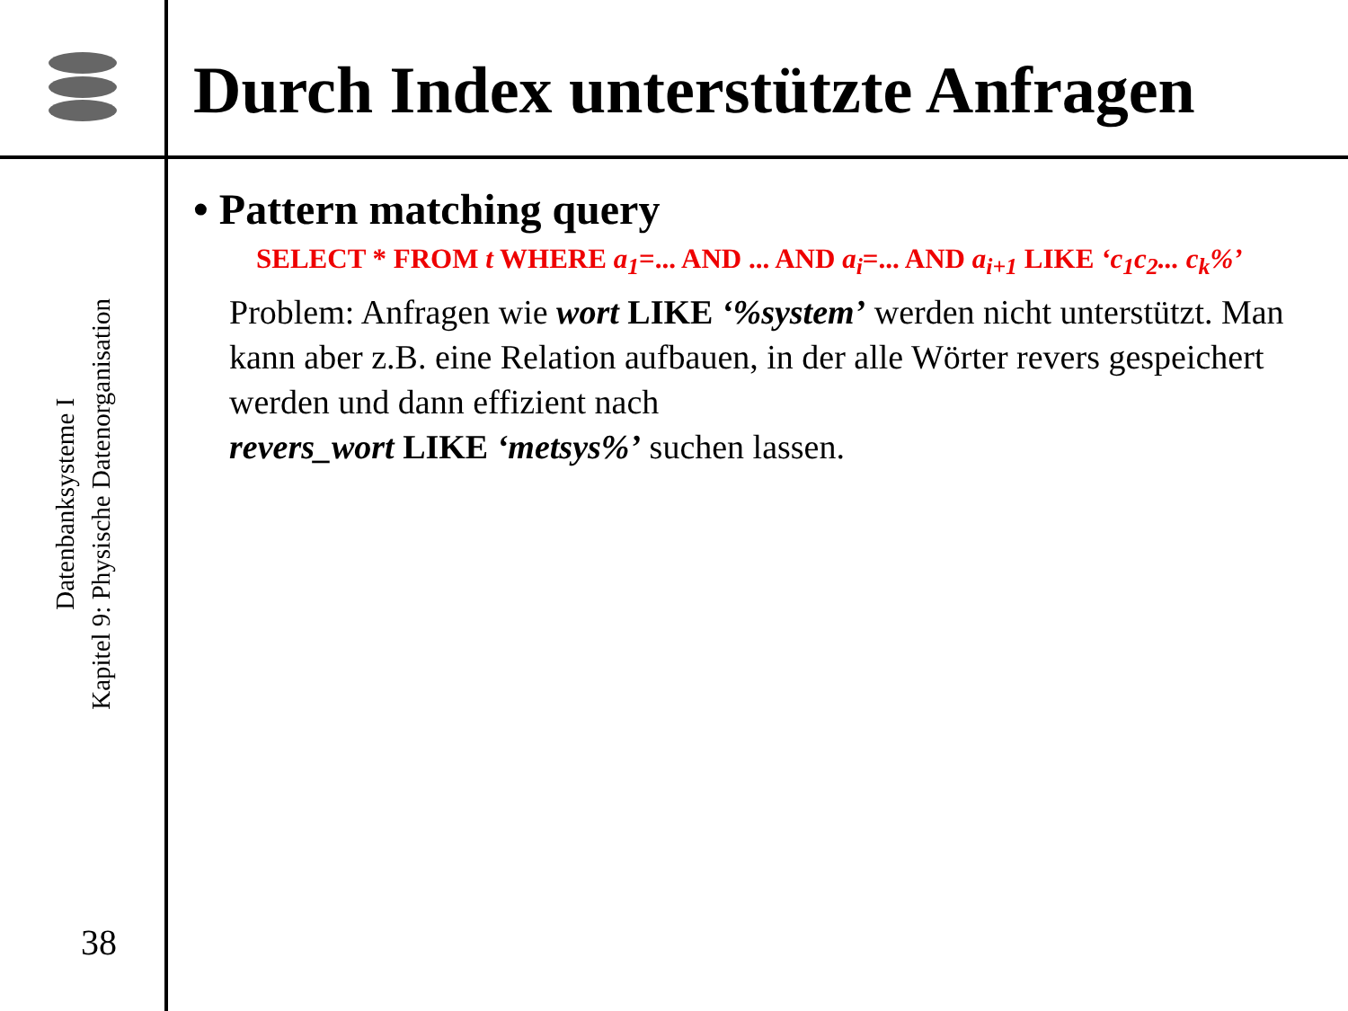Datenbanksysteme I
Kapitel 9: Physische Datenorganisation
38
Durch Index unterstützte Anfragen
• Pattern matching query
SELECT * FROM t WHERE a<sub>1</sub>=... AND ... AND a<sub>i</sub>=... AND a<sub>i+1</sub> LIKE ‘c<sub>1</sub>c<sub>2</sub>... c<sub>k</sub>%’
Problem: Anfragen wie wort LIKE ‘%system’ werden nicht unterstützt. Man kann aber z.B. eine Relation aufbauen, in der alle Wörter revers gespeichert werden und dann effizient nach
revers_wort LIKE ‘metsys%’ suchen lassen.